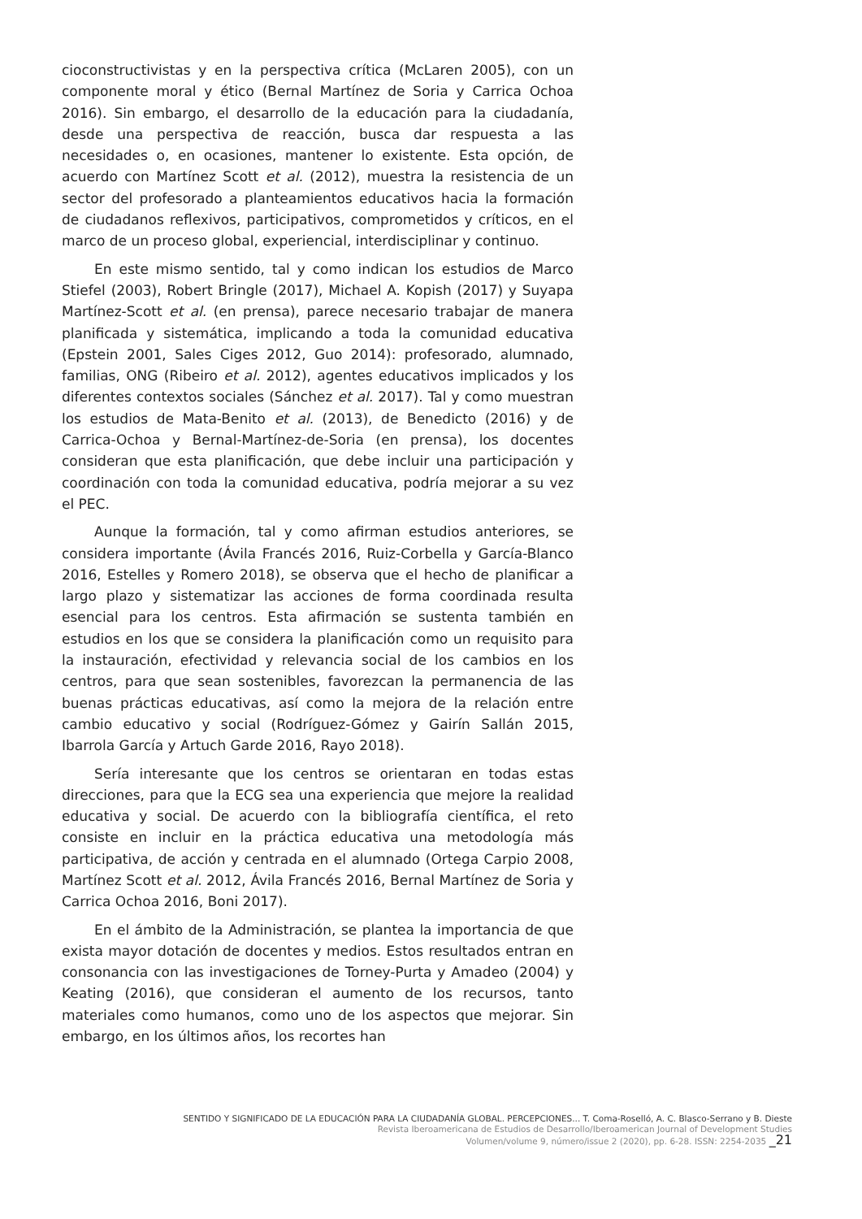cioconstructivistas y en la perspectiva crítica (McLaren 2005), con un componente moral y ético (Bernal Martínez de Soria y Carrica Ochoa 2016). Sin embargo, el desarrollo de la educación para la ciudadanía, desde una perspectiva de reacción, busca dar respuesta a las necesidades o, en ocasiones, mantener lo existente. Esta opción, de acuerdo con Martínez Scott et al. (2012), muestra la resistencia de un sector del profesorado a planteamientos educativos hacia la formación de ciudadanos reflexivos, participativos, comprometidos y críticos, en el marco de un proceso global, experiencial, interdisciplinar y continuo.
En este mismo sentido, tal y como indican los estudios de Marco Stiefel (2003), Robert Bringle (2017), Michael A. Kopish (2017) y Suyapa Martínez-Scott et al. (en prensa), parece necesario trabajar de manera planificada y sistemática, implicando a toda la comunidad educativa (Epstein 2001, Sales Ciges 2012, Guo 2014): profesorado, alumnado, familias, ONG (Ribeiro et al. 2012), agentes educativos implicados y los diferentes contextos sociales (Sánchez et al. 2017). Tal y como muestran los estudios de Mata-Benito et al. (2013), de Benedicto (2016) y de Carrica-Ochoa y Bernal-Martínez-de-Soria (en prensa), los docentes consideran que esta planificación, que debe incluir una participación y coordinación con toda la comunidad educativa, podría mejorar a su vez el PEC.
Aunque la formación, tal y como afirman estudios anteriores, se considera importante (Ávila Francés 2016, Ruiz-Corbella y García-Blanco 2016, Estelles y Romero 2018), se observa que el hecho de planificar a largo plazo y sistematizar las acciones de forma coordinada resulta esencial para los centros. Esta afirmación se sustenta también en estudios en los que se considera la planificación como un requisito para la instauración, efectividad y relevancia social de los cambios en los centros, para que sean sostenibles, favorezcan la permanencia de las buenas prácticas educativas, así como la mejora de la relación entre cambio educativo y social (Rodríguez-Gómez y Gairín Sallán 2015, Ibarrola García y Artuch Garde 2016, Rayo 2018).
Sería interesante que los centros se orientaran en todas estas direcciones, para que la ECG sea una experiencia que mejore la realidad educativa y social. De acuerdo con la bibliografía científica, el reto consiste en incluir en la práctica educativa una metodología más participativa, de acción y centrada en el alumnado (Ortega Carpio 2008, Martínez Scott et al. 2012, Ávila Francés 2016, Bernal Martínez de Soria y Carrica Ochoa 2016, Boni 2017).
En el ámbito de la Administración, se plantea la importancia de que exista mayor dotación de docentes y medios. Estos resultados entran en consonancia con las investigaciones de Torney-Purta y Amadeo (2004) y Keating (2016), que consideran el aumento de los recursos, tanto materiales como humanos, como uno de los aspectos que mejorar. Sin embargo, en los últimos años, los recortes han
SENTIDO Y SIGNIFICADO DE LA EDUCACIÓN PARA LA CIUDADANÍA GLOBAL. PERCEPCIONES... T. Coma-Roselló, A. C. Blasco-Serrano y B. Dieste
Revista Iberoamericana de Estudios de Desarrollo/Iberoamerican Journal of Development Studies
Volumen/volume 9, número/issue 2 (2020), pp. 6-28. ISSN: 2254-2035 _21